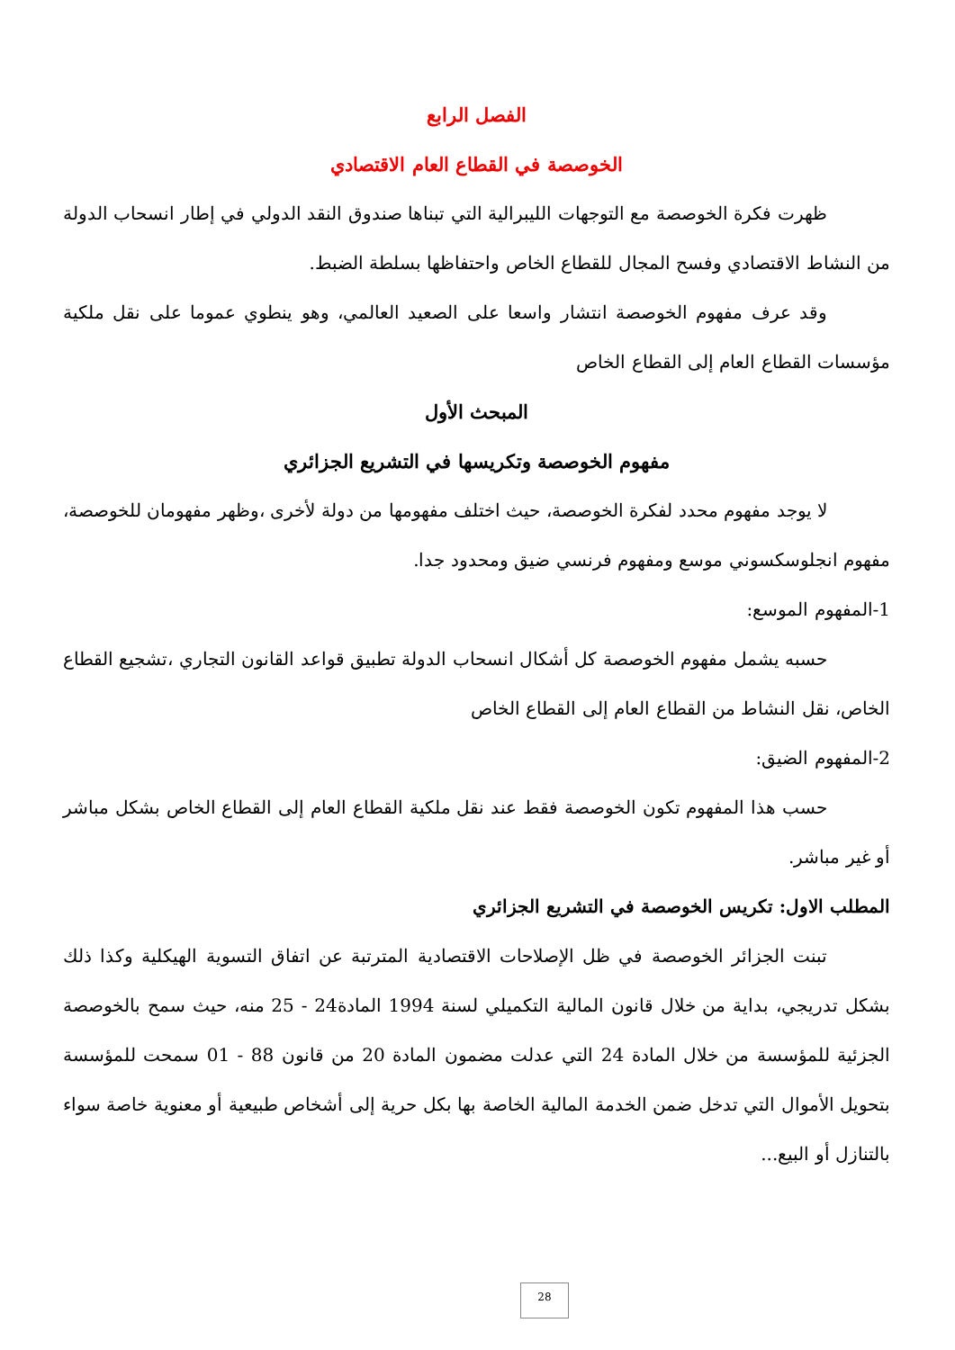الفصل الرابع
الخوصصة في القطاع العام الاقتصادي
ظهرت فكرة الخوصصة مع التوجهات الليبرالية التي تبناها صندوق النقد الدولي في إطار انسحاب الدولة من النشاط الاقتصادي وفسح المجال للقطاع الخاص واحتفاظها بسلطة الضبط.
وقد عرف مفهوم الخوصصة انتشار واسعا على الصعيد العالمي، وهو ينطوي عموما على نقل ملكية مؤسسات القطاع العام إلى القطاع الخاص
المبحث الأول
مفهوم الخوصصة وتكريسها في التشريع الجزائري
لا يوجد مفهوم محدد لفكرة الخوصصة، حيث اختلف مفهومها من دولة لأخرى ،وظهر مفهومان للخوصصة، مفهوم انجلوسكسوني موسع ومفهوم فرنسي ضيق ومحدود جدا.
1-المفهوم الموسع:
حسبه يشمل مفهوم الخوصصة كل أشكال انسحاب الدولة تطبيق قواعد القانون التجاري ،تشجيع القطاع الخاص، نقل النشاط من القطاع العام إلى القطاع الخاص
2-المفهوم الضيق:
حسب هذا المفهوم تكون الخوصصة فقط عند نقل ملكية القطاع العام إلى القطاع الخاص بشكل مباشر أو غير مباشر.
المطلب الاول: تكريس الخوصصة في التشريع الجزائري
تبنت الجزائر الخوصصة في ظل الإصلاحات الاقتصادية المترتبة عن اتفاق التسوية الهيكلية وكذا ذلك بشكل تدريجي، بداية من خلال قانون المالية التكميلي لسنة 1994 المادة24 - 25 منه، حيث سمح بالخوصصة الجزئية للمؤسسة من خلال المادة 24 التي عدلت مضمون المادة 20 من قانون 88 - 01 سمحت للمؤسسة بتحويل الأموال التي تدخل ضمن الخدمة المالية الخاصة بها بكل حرية إلى أشخاص طبيعية أو معنوية خاصة سواء بالتنازل أو البيع...
28